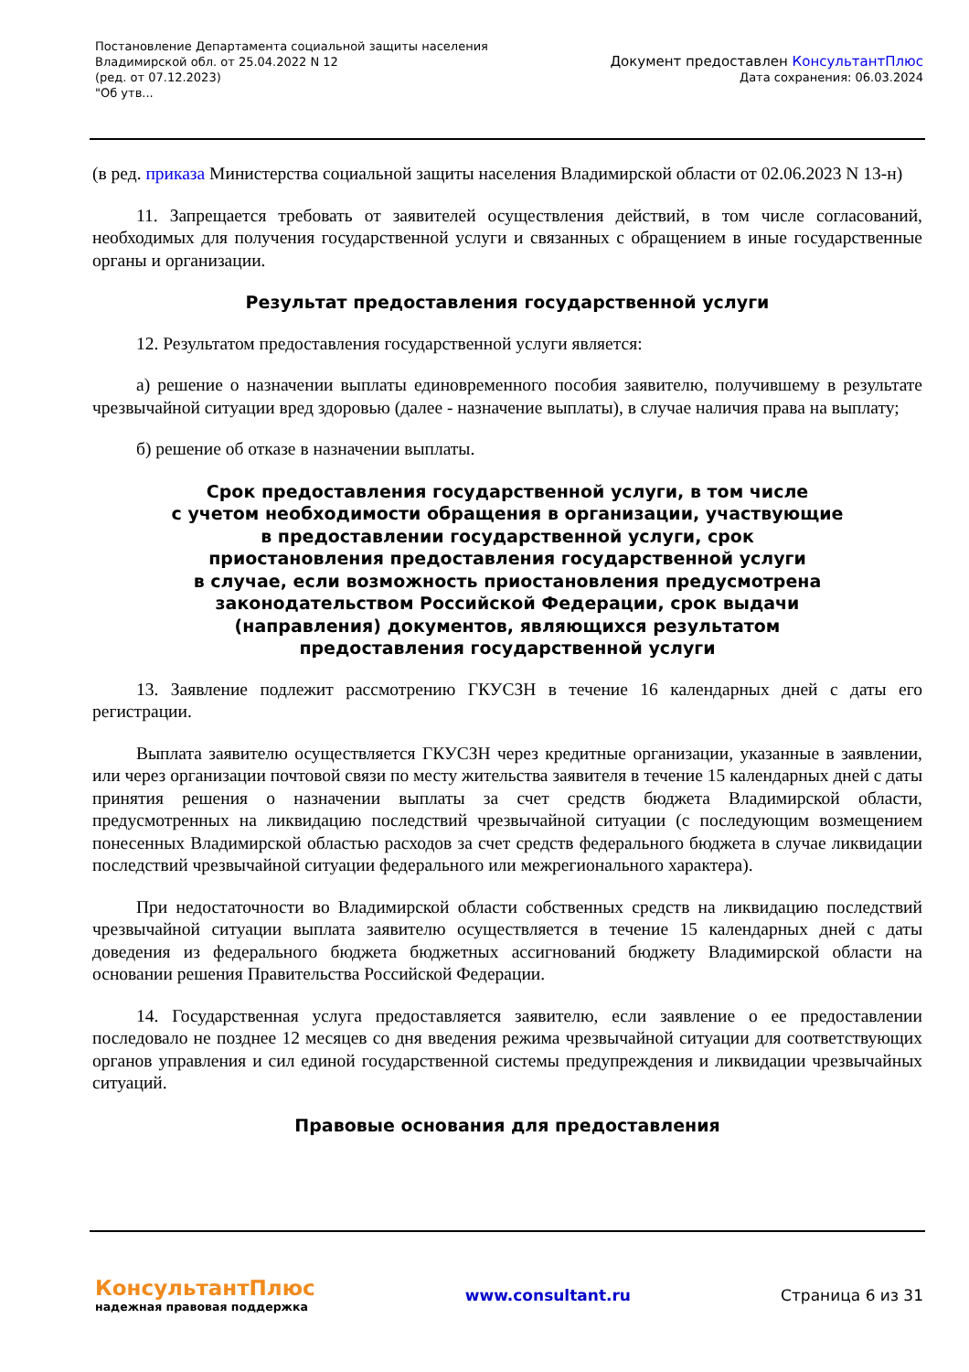Постановление Департамента социальной защиты населения
Владимирской обл. от 25.04.2022 N 12
(ред. от 07.12.2023)
"Об утв...
Документ предоставлен КонсультантПлюс
Дата сохранения: 06.03.2024
(в ред. приказа Министерства социальной защиты населения Владимирской области от 02.06.2023 N 13-н)
11. Запрещается требовать от заявителей осуществления действий, в том числе согласований, необходимых для получения государственной услуги и связанных с обращением в иные государственные органы и организации.
Результат предоставления государственной услуги
12. Результатом предоставления государственной услуги является:
а) решение о назначении выплаты единовременного пособия заявителю, получившему в результате чрезвычайной ситуации вред здоровью (далее - назначение выплаты), в случае наличия права на выплату;
б) решение об отказе в назначении выплаты.
Срок предоставления государственной услуги, в том числе
с учетом необходимости обращения в организации, участвующие
в предоставлении государственной услуги, срок
приостановления предоставления государственной услуги
в случае, если возможность приостановления предусмотрена
законодательством Российской Федерации, срок выдачи
(направления) документов, являющихся результатом
предоставления государственной услуги
13. Заявление подлежит рассмотрению ГКУСЗН в течение 16 календарных дней с даты его регистрации.
Выплата заявителю осуществляется ГКУСЗН через кредитные организации, указанные в заявлении, или через организации почтовой связи по месту жительства заявителя в течение 15 календарных дней с даты принятия решения о назначении выплаты за счет средств бюджета Владимирской области, предусмотренных на ликвидацию последствий чрезвычайной ситуации (с последующим возмещением понесенных Владимирской областью расходов за счет средств федерального бюджета в случае ликвидации последствий чрезвычайной ситуации федерального или межрегионального характера).
При недостаточности во Владимирской области собственных средств на ликвидацию последствий чрезвычайной ситуации выплата заявителю осуществляется в течение 15 календарных дней с даты доведения из федерального бюджета бюджетных ассигнований бюджету Владимирской области на основании решения Правительства Российской Федерации.
14. Государственная услуга предоставляется заявителю, если заявление о ее предоставлении последовало не позднее 12 месяцев со дня введения режима чрезвычайной ситуации для соответствующих органов управления и сил единой государственной системы предупреждения и ликвидации чрезвычайных ситуаций.
Правовые основания для предоставления
КонсультантПлюс
надежная правовая поддержка
www.consultant.ru Страница 6 из 31